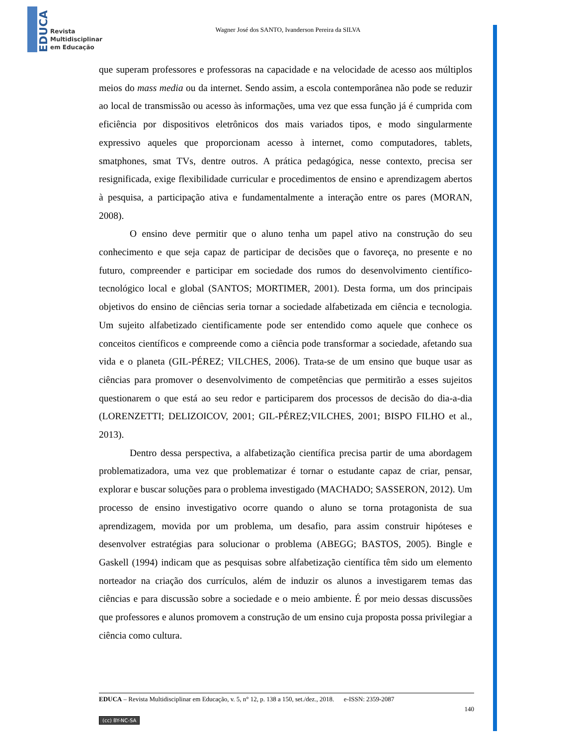EDUCA
Revista
Multidisciplinar
em Educação
Wagner José dos SANTO, Ivanderson Pereira da SILVA
que superam professores e professoras na capacidade e na velocidade de acesso aos múltiplos meios do mass media ou da internet. Sendo assim, a escola contemporânea não pode se reduzir ao local de transmissão ou acesso às informações, uma vez que essa função já é cumprida com eficiência por dispositivos eletrônicos dos mais variados tipos, e modo singularmente expressivo aqueles que proporcionam acesso à internet, como computadores, tablets, smatphones, smat TVs, dentre outros. A prática pedagógica, nesse contexto, precisa ser resignificada, exige flexibilidade curricular e procedimentos de ensino e aprendizagem abertos à pesquisa, a participação ativa e fundamentalmente a interação entre os pares (MORAN, 2008).
O ensino deve permitir que o aluno tenha um papel ativo na construção do seu conhecimento e que seja capaz de participar de decisões que o favoreça, no presente e no futuro, compreender e participar em sociedade dos rumos do desenvolvimento científico-tecnológico local e global (SANTOS; MORTIMER, 2001). Desta forma, um dos principais objetivos do ensino de ciências seria tornar a sociedade alfabetizada em ciência e tecnologia. Um sujeito alfabetizado cientificamente pode ser entendido como aquele que conhece os conceitos científicos e compreende como a ciência pode transformar a sociedade, afetando sua vida e o planeta (GIL-PÉREZ; VILCHES, 2006). Trata-se de um ensino que buque usar as ciências para promover o desenvolvimento de competências que permitirão a esses sujeitos questionarem o que está ao seu redor e participarem dos processos de decisão do dia-a-dia (LORENZETTI; DELIZOICOV, 2001; GIL-PÉREZ;VILCHES, 2001; BISPO FILHO et al., 2013).
Dentro dessa perspectiva, a alfabetização científica precisa partir de uma abordagem problematizadora, uma vez que problematizar é tornar o estudante capaz de criar, pensar, explorar e buscar soluções para o problema investigado (MACHADO; SASSERON, 2012). Um processo de ensino investigativo ocorre quando o aluno se torna protagonista de sua aprendizagem, movida por um problema, um desafio, para assim construir hipóteses e desenvolver estratégias para solucionar o problema (ABEGG; BASTOS, 2005). Bingle e Gaskell (1994) indicam que as pesquisas sobre alfabetização científica têm sido um elemento norteador na criação dos currículos, além de induzir os alunos a investigarem temas das ciências e para discussão sobre a sociedade e o meio ambiente. É por meio dessas discussões que professores e alunos promovem a construção de um ensino cuja proposta possa privilegiar a ciência como cultura.
EDUCA – Revista Multidisciplinar em Educação, v. 5, n° 12, p. 138 a 150, set./dez., 2018. e-ISSN: 2359-2087
140
(cc) BY-NC-SA